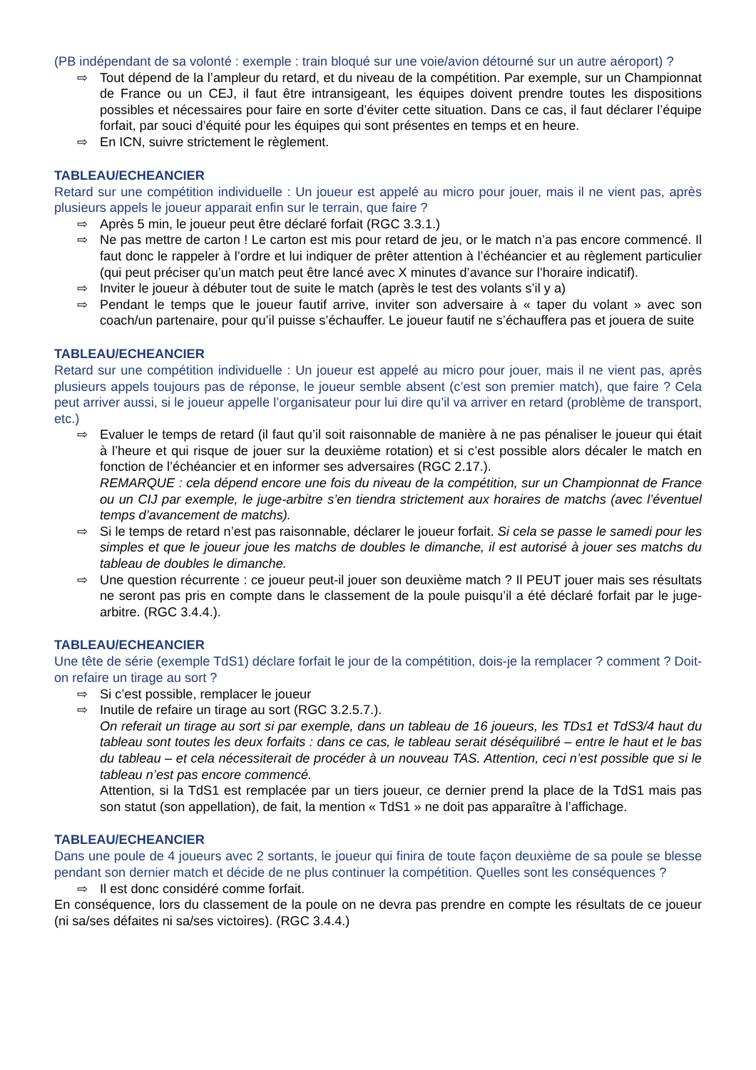(PB indépendant de sa volonté : exemple : train bloqué sur une voie/avion détourné sur un autre aéroport) ?
⇨ Tout dépend de la l’ampleur du retard, et du niveau de la compétition. Par exemple, sur un Championnat de France ou un CEJ, il faut être intransigeant, les équipes doivent prendre toutes les dispositions possibles et nécessaires pour faire en sorte d’éviter cette situation. Dans ce cas, il faut déclarer l’équipe forfait, par souci d’équité pour les équipes qui sont présentes en temps et en heure.
⇨ En ICN, suivre strictement le règlement.
TABLEAU/ECHEANCIER
Retard sur une compétition individuelle : Un joueur est appelé au micro pour jouer, mais il ne vient pas, après plusieurs appels le joueur apparait enfin sur le terrain, que faire ?
⇨ Après 5 min, le joueur peut être déclaré forfait (RGC 3.3.1.)
⇨ Ne pas mettre de carton ! Le carton est mis pour retard de jeu, or le match n’a pas encore commencé. Il faut donc le rappeler à l’ordre et lui indiquer de prêter attention à l’échéancier et au règlement particulier (qui peut préciser qu’un match peut être lancé avec X minutes d’avance sur l’horaire indicatif).
⇨ Inviter le joueur à débuter tout de suite le match (après le test des volants s’il y a)
⇨ Pendant le temps que le joueur fautif arrive, inviter son adversaire à « taper du volant » avec son coach/un partenaire, pour qu’il puisse s’échauffer. Le joueur fautif ne s’échauffera pas et jouera de suite
TABLEAU/ECHEANCIER
Retard sur une compétition individuelle : Un joueur est appelé au micro pour jouer, mais il ne vient pas, après plusieurs appels toujours pas de réponse, le joueur semble absent (c’est son premier match), que faire ? Cela peut arriver aussi, si le joueur appelle l’organisateur pour lui dire qu’il va arriver en retard (problème de transport, etc.)
⇨ Evaluer le temps de retard (il faut qu’il soit raisonnable de manière à ne pas pénaliser le joueur qui était à l’heure et qui risque de jouer sur la deuxième rotation) et si c’est possible alors décaler le match en fonction de l’échéancier et en informer ses adversaires (RGC 2.17.).
REMARQUE : cela dépend encore une fois du niveau de la compétition, sur un Championnat de France ou un CIJ par exemple, le juge-arbitre s’en tiendra strictement aux horaires de matchs (avec l’éventuel temps d’avancement de matchs).
⇨ Si le temps de retard n’est pas raisonnable, déclarer le joueur forfait. Si cela se passe le samedi pour les simples et que le joueur joue les matchs de doubles le dimanche, il est autorisé à jouer ses matchs du tableau de doubles le dimanche.
⇨ Une question récurrente : ce joueur peut-il jouer son deuxième match ? Il PEUT jouer mais ses résultats ne seront pas pris en compte dans le classement de la poule puisqu’il a été déclaré forfait par le juge-arbitre. (RGC 3.4.4.).
TABLEAU/ECHEANCIER
Une tête de série (exemple TdS1) déclare forfait le jour de la compétition, dois-je la remplacer ? comment ? Doit-on refaire un tirage au sort ?
⇨ Si c’est possible, remplacer le joueur
⇨ Inutile de refaire un tirage au sort (RGC 3.2.5.7.).
On referait un tirage au sort si par exemple, dans un tableau de 16 joueurs, les TDs1 et TdS3/4 haut du tableau sont toutes les deux forfaits : dans ce cas, le tableau serait déséquilibré – entre le haut et le bas du tableau – et cela nécessiterait de procéder à un nouveau TAS. Attention, ceci n’est possible que si le tableau n’est pas encore commencé.
Attention, si la TdS1 est remplacée par un tiers joueur, ce dernier prend la place de la TdS1 mais pas son statut (son appellation), de fait, la mention « TdS1 » ne doit pas apparaître à l’affichage.
TABLEAU/ECHEANCIER
Dans une poule de 4 joueurs avec 2 sortants, le joueur qui finira de toute façon deuxième de sa poule se blesse pendant son dernier match et décide de ne plus continuer la compétition. Quelles sont les conséquences ?
⇨ Il est donc considéré comme forfait.
En conséquence, lors du classement de la poule on ne devra pas prendre en compte les résultats de ce joueur (ni sa/ses défaites ni sa/ses victoires). (RGC 3.4.4.)